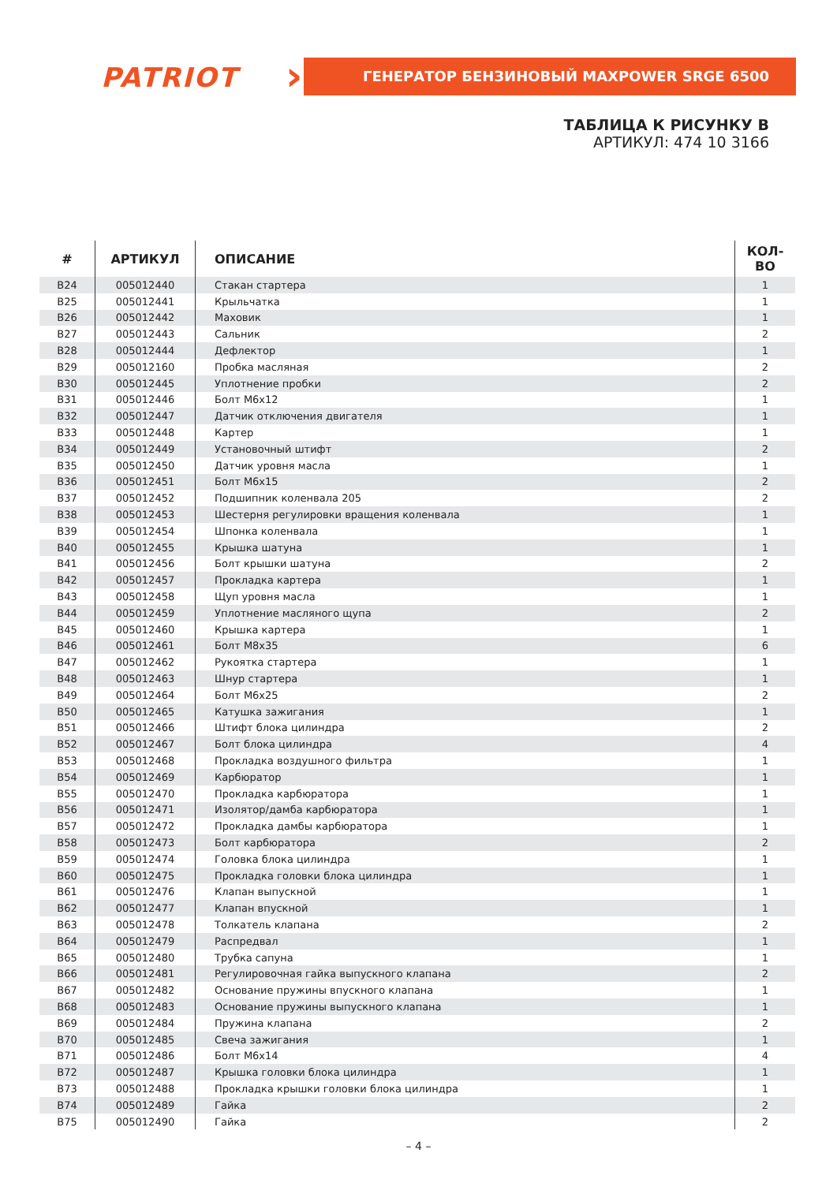PATRIOT › ГЕНЕРАТОР БЕНЗИНОВЫЙ MAXPOWER SRGE 6500
ТАБЛИЦА К РИСУНКУ В
АРТИКУЛ: 474 10 3166
| # | АРТИКУЛ | ОПИСАНИЕ | КОЛ-ВО |
| --- | --- | --- | --- |
| B24 | 005012440 | Стакан стартера | 1 |
| B25 | 005012441 | Крыльчатка | 1 |
| B26 | 005012442 | Маховик | 1 |
| B27 | 005012443 | Сальник | 2 |
| B28 | 005012444 | Дефлектор | 1 |
| B29 | 005012160 | Пробка масляная | 2 |
| B30 | 005012445 | Уплотнение пробки | 2 |
| B31 | 005012446 | Болт M6x12 | 1 |
| B32 | 005012447 | Датчик отключения двигателя | 1 |
| B33 | 005012448 | Картер | 1 |
| B34 | 005012449 | Установочный штифт | 2 |
| B35 | 005012450 | Датчик уровня масла | 1 |
| B36 | 005012451 | Болт M6x15 | 2 |
| B37 | 005012452 | Подшипник коленвала 205 | 2 |
| B38 | 005012453 | Шестерня регулировки вращения коленвала | 1 |
| B39 | 005012454 | Шпонка коленвала | 1 |
| B40 | 005012455 | Крышка шатуна | 1 |
| B41 | 005012456 | Болт крышки шатуна | 2 |
| B42 | 005012457 | Прокладка картера | 1 |
| B43 | 005012458 | Щуп уровня масла | 1 |
| B44 | 005012459 | Уплотнение масляного щупа | 2 |
| B45 | 005012460 | Крышка картера | 1 |
| B46 | 005012461 | Болт M8x35 | 6 |
| B47 | 005012462 | Рукоятка стартера | 1 |
| B48 | 005012463 | Шнур стартера | 1 |
| B49 | 005012464 | Болт M6x25 | 2 |
| B50 | 005012465 | Катушка зажигания | 1 |
| B51 | 005012466 | Штифт блока цилиндра | 2 |
| B52 | 005012467 | Болт блока цилиндра | 4 |
| B53 | 005012468 | Прокладка воздушного фильтра | 1 |
| B54 | 005012469 | Карбюратор | 1 |
| B55 | 005012470 | Прокладка карбюратора | 1 |
| B56 | 005012471 | Изолятор/дамба карбюратора | 1 |
| B57 | 005012472 | Прокладка дамбы карбюратора | 1 |
| B58 | 005012473 | Болт карбюратора | 2 |
| B59 | 005012474 | Головка блока цилиндра | 1 |
| B60 | 005012475 | Прокладка головки блока цилиндра | 1 |
| B61 | 005012476 | Клапан выпускной | 1 |
| B62 | 005012477 | Клапан впускной | 1 |
| B63 | 005012478 | Толкатель клапана | 2 |
| B64 | 005012479 | Распредвал | 1 |
| B65 | 005012480 | Трубка сапуна | 1 |
| B66 | 005012481 | Регулировочная гайка выпускного клапана | 2 |
| B67 | 005012482 | Основание пружины впускного клапана | 1 |
| B68 | 005012483 | Основание пружины выпускного клапана | 1 |
| B69 | 005012484 | Пружина клапана | 2 |
| B70 | 005012485 | Свеча зажигания | 1 |
| B71 | 005012486 | Болт M6x14 | 4 |
| B72 | 005012487 | Крышка головки блока цилиндра | 1 |
| B73 | 005012488 | Прокладка крышки головки блока цилиндра | 1 |
| B74 | 005012489 | Гайка | 2 |
| B75 | 005012490 | Гайка | 2 |
– 4 –